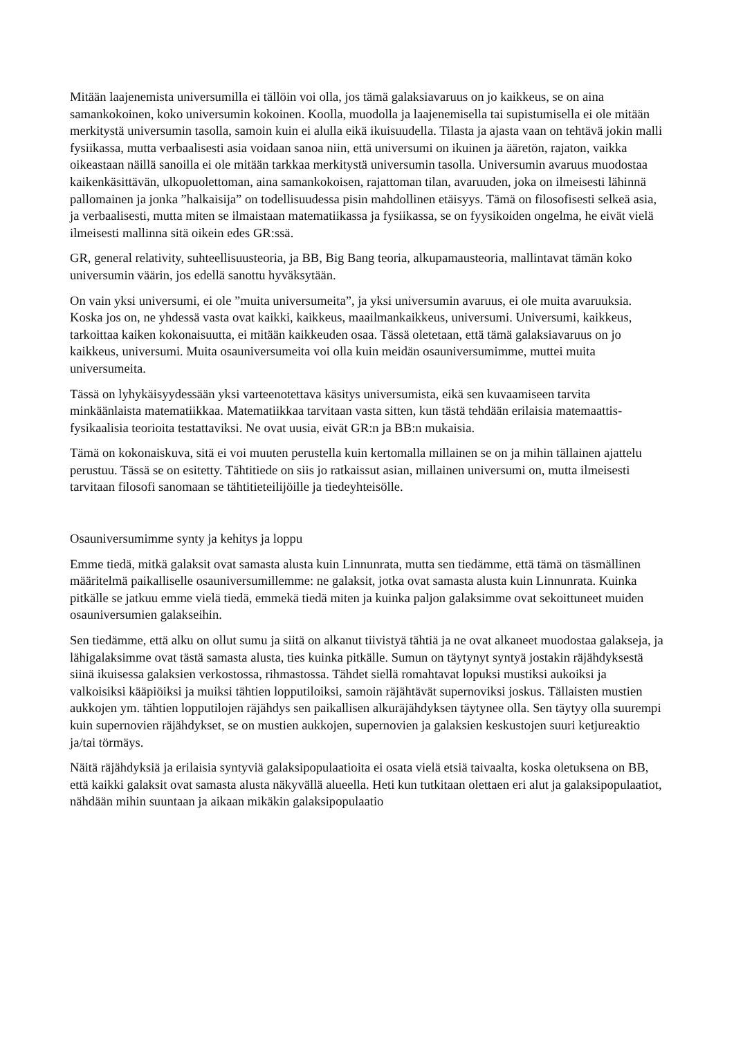Mitään laajenemista universumilla ei tällöin voi olla, jos tämä galaksiavaruus on jo kaikkeus, se on aina samankokoinen, koko universumin kokoinen. Koolla, muodolla ja laajenemisella tai supistumisella ei ole mitään merkitystä universumin tasolla, samoin kuin ei alulla eikä ikuisuudella. Tilasta ja ajasta vaan on tehtävä jokin malli fysiikassa, mutta verbaalisesti asia voidaan sanoa niin, että universumi on ikuinen ja ääretön, rajaton, vaikka oikeastaan näillä sanoilla ei ole mitään tarkkaa merkitystä universumin tasolla. Universumin avaruus muodostaa kaikenkäsittävän, ulkopuolettoman, aina samankokoisen, rajattoman tilan, avaruuden, joka on ilmeisesti lähinnä pallomainen ja jonka ”halkaisija” on todellisuudessa pisin mahdollinen etäisyys. Tämä on filosofisesti selkeä asia, ja verbaalisesti, mutta miten se ilmaistaan matematiikassa ja fysiikassa, se on fyysikoiden ongelma, he eivät vielä ilmeisesti mallinna sitä oikein edes GR:ssä.
GR, general relativity, suhteellisuusteoria, ja BB, Big Bang teoria, alkupamausteoria, mallintavat tämän koko universumin väärin, jos edellä sanottu hyväksytään.
On vain yksi universumi, ei ole ”muita universumeita”, ja yksi universumin avaruus, ei ole muita avaruuksia. Koska jos on, ne yhdessä vasta ovat kaikki, kaikkeus, maailmankaikkeus, universumi. Universumi, kaikkeus, tarkoittaa kaiken kokonaisuutta, ei mitään kaikkeuden osaa. Tässä oletetaan, että tämä galaksiavaruus on jo kaikkeus, universumi. Muita osauniversumeita voi olla kuin meidän osauniversumimme, muttei muita universumeita.
Tässä on lyhykäisyydessään yksi varteenotettava käsitys universumista, eikä sen kuvaamiseen tarvita minkäänlaista matematiikkaa. Matematiikkaa tarvitaan vasta sitten, kun tästä tehdään erilaisia matemaattis- fysikaalisia teorioita testattaviksi. Ne ovat uusia, eivät GR:n ja BB:n mukaisia.
Tämä on kokonaiskuva, sitä ei voi muuten perustella kuin kertomalla millainen se on ja mihin tällainen ajattelu perustuu. Tässä se on esitetty. Tähtitiede on siis jo ratkaissut asian, millainen universumi on, mutta ilmeisesti tarvitaan filosofi sanomaan se tähtitieteilijöille ja tiedeyhteisölle.
Osauniversumimme synty ja kehitys ja loppu
Emme tiedä, mitkä galaksit ovat samasta alusta kuin Linnunrata, mutta sen tiedämme, että tämä on täsmällinen määritelmä paikalliselle osauniversumillemme: ne galaksit, jotka ovat samasta alusta kuin Linnunrata. Kuinka pitkälle se jatkuu emme vielä tiedä, emmekä tiedä miten ja kuinka paljon galaksimme ovat sekoittuneet muiden osauniversumien galakseihin.
Sen tiedämme, että alku on ollut sumu ja siitä on alkanut tiivistyä tähtiä ja ne ovat alkaneet muodostaa galakseja, ja lähigalaksimme ovat tästä samasta alusta, ties kuinka pitkälle. Sumun on täytynyt syntyä jostakin räjähdyksestä siinä ikuisessa galaksien verkostossa, rihmastossa. Tähdet siellä romahtavat lopuksi mustiksi aukoiksi ja valkoisiksi kääpiöiksi ja muiksi tähtien lopputiloiksi, samoin räjähtävät supernoviksi joskus. Tällaisten mustien aukkojen ym. tähtien lopputilojen räjähdys sen paikallisen alkuräjähdyksen täytynee olla. Sen täytyy olla suurempi kuin supernovien räjähdykset, se on mustien aukkojen, supernovien ja galaksien keskustojen suuri ketjureaktio ja/tai törmäys.
Näitä räjähdyksiä ja erilaisia syntyviä galaksipopulaatioita ei osata vielä etsiä taivaalta, koska oletuksena on BB, että kaikki galaksit ovat samasta alusta näkyvällä alueella. Heti kun tutkitaan olettaen eri alut ja galaksipopulaatiot, nähdään mihin suuntaan ja aikaan mikäkin galaksipopulaatio